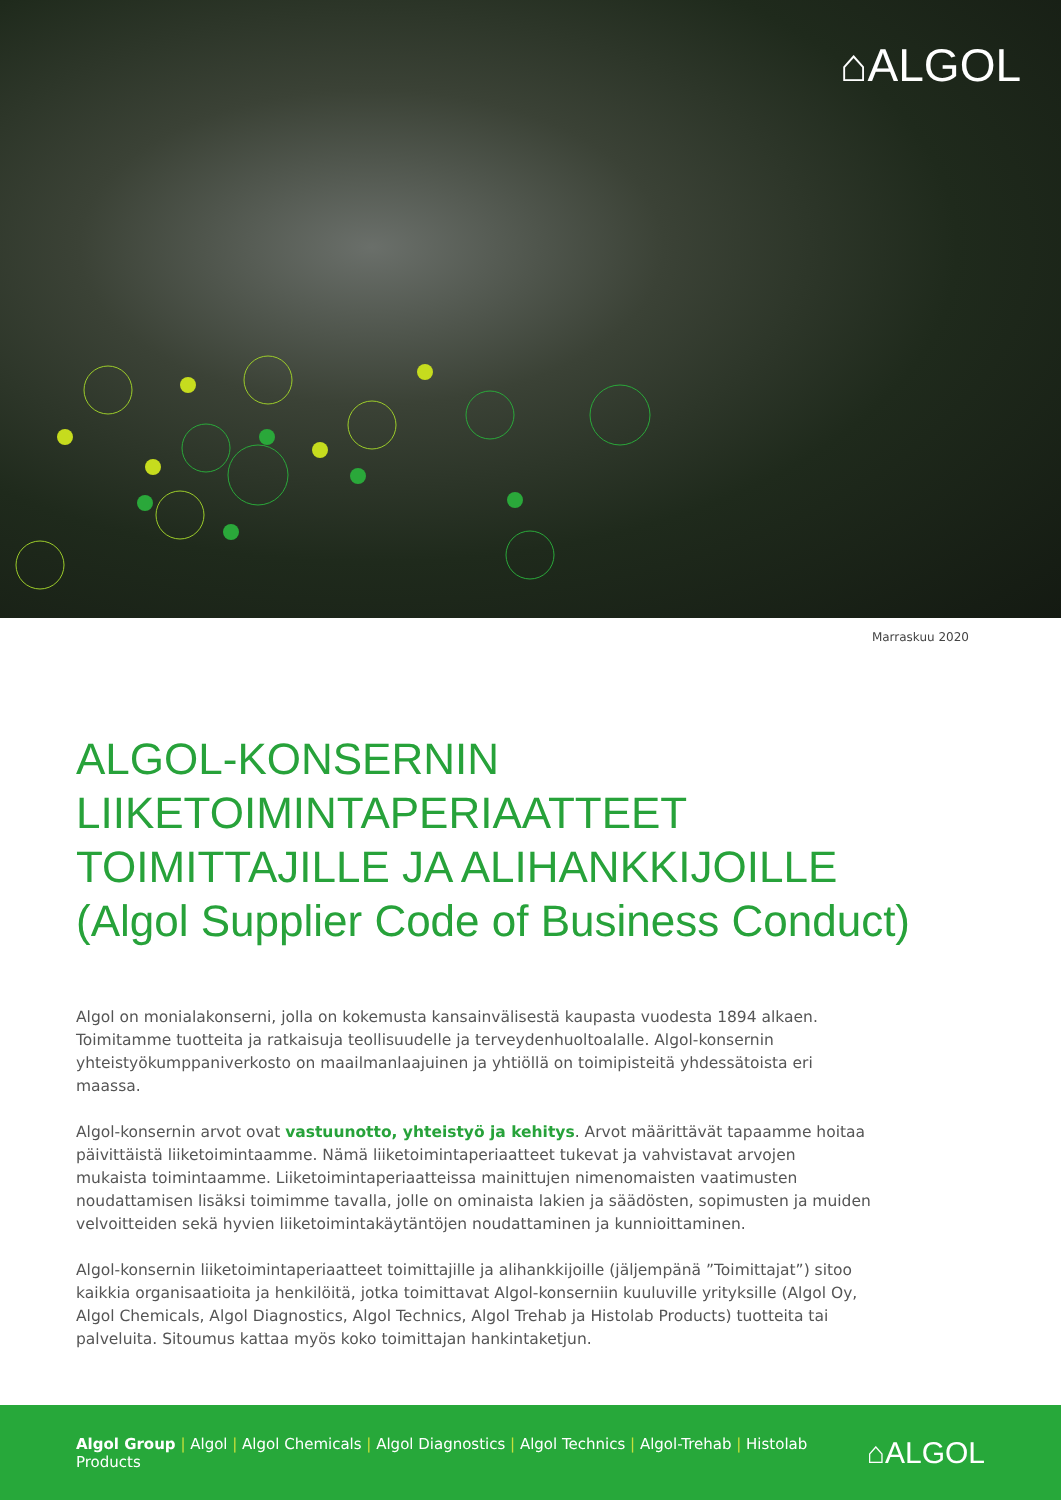⌂ALGOL
Marraskuu 2020
ALGOL-KONSERNIN LIIKETOIMINTAPERIAATTEET
TOIMITTAJILLE JA ALIHANKKIJOILLE
(Algol Supplier Code of Business Conduct)
Algol on monialakonserni, jolla on kokemusta kansainvälisestä kaupasta vuodesta 1894 alkaen. Toimitamme tuotteita ja ratkaisuja teollisuudelle ja terveydenhuoltoalalle. Algol-konsernin yhteistyökumppaniverkosto on maailmanlaajuinen ja yhtiöllä on toimipisteitä yhdessätoista eri maassa.
Algol-konsernin arvot ovat vastuunotto, yhteistyö ja kehitys. Arvot määrittävät tapaamme hoitaa päivittäistä liiketoimintaamme. Nämä liiketoimintaperiaatteet tukevat ja vahvistavat arvojen mukaista toimintaamme. Liiketoimintaperiaatteissa mainittujen nimenomaisten vaatimusten noudattamisen lisäksi toimimme tavalla, jolle on ominaista lakien ja säädösten, sopimusten ja muiden velvoitteiden sekä hyvien liiketoimintakäytäntöjen noudattaminen ja kunnioittaminen.
Algol-konsernin liiketoimintaperiaatteet toimittajille ja alihankkijoille (jäljempänä ”Toimittajat”) sitoo kaikkia organisaatioita ja henkilöitä, jotka toimittavat Algol-konserniin kuuluville yrityksille (Algol Oy, Algol Chemicals, Algol Diagnostics, Algol Technics, Algol Trehab ja Histolab Products) tuotteita tai palveluita. Sitoumus kattaa myös koko toimittajan hankintaketjun.
Algol Group | Algol | Algol Chemicals | Algol Diagnostics | Algol Technics | Algol-Trehab | Histolab Products
⌂ALGOL